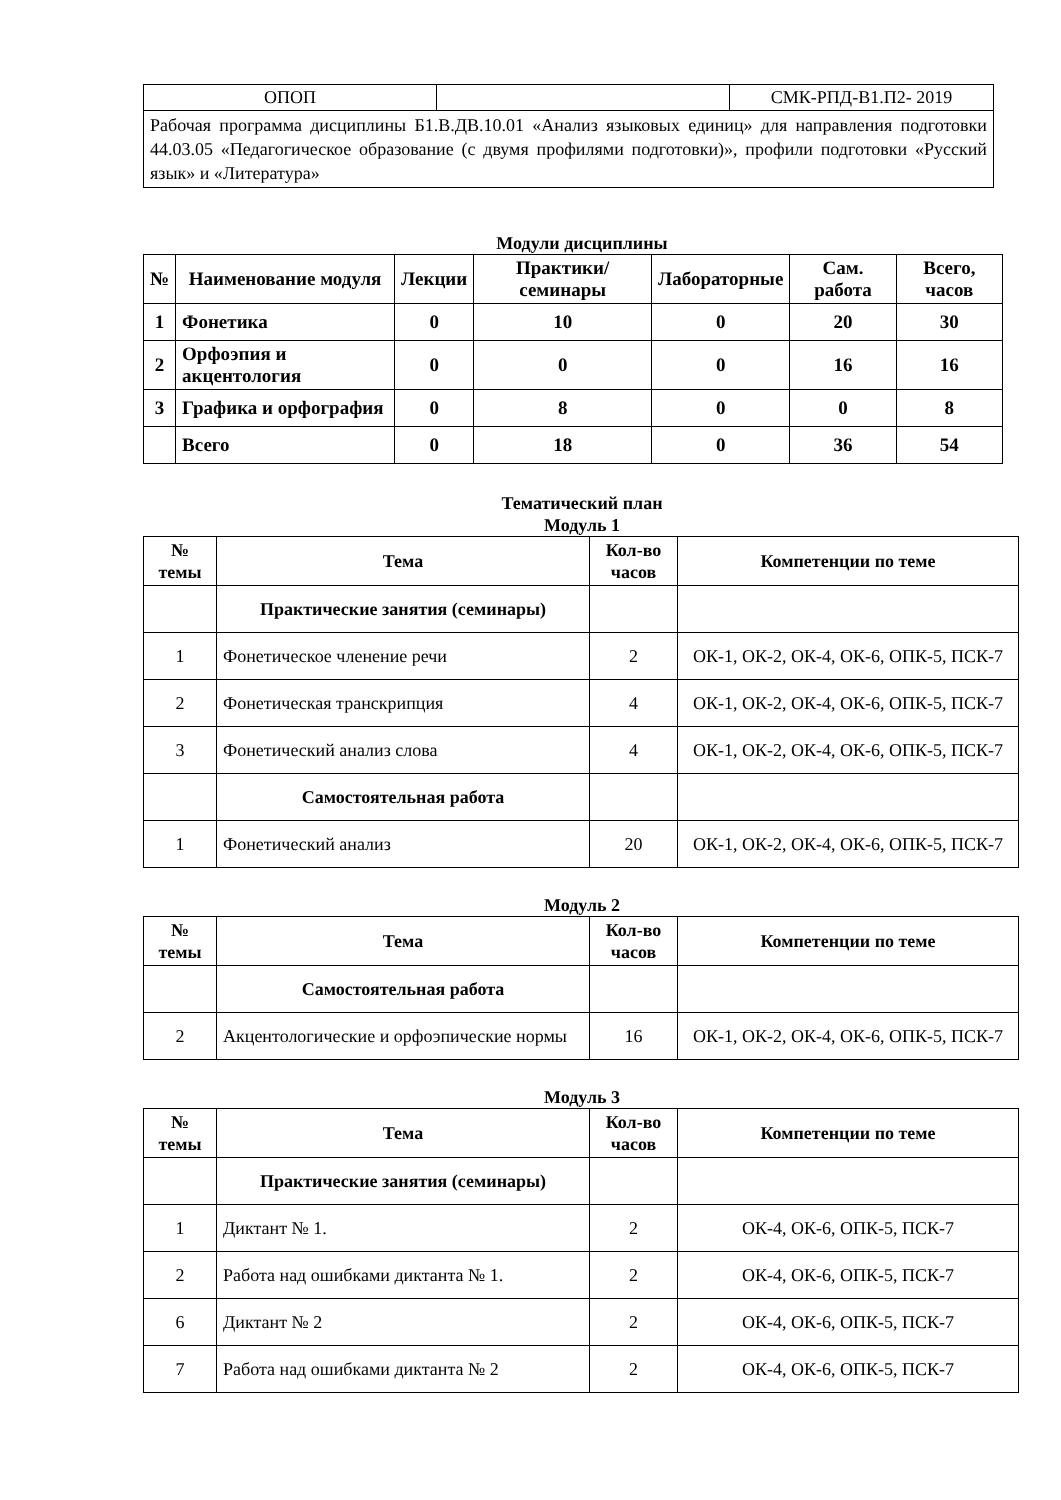| ОПОП | | СМК-РПД-В1.П2- 2019 |
| Рабочая программа дисциплины Б1.В.ДВ.10.01 «Анализ языковых единиц» для направления подготовки 44.03.05 «Педагогическое образование (с двумя профилями подготовки)», профили подготовки «Русский язык» и «Литература» | | |
Модули дисциплины
| № | Наименование модуля | Лекции | Практики/ семинары | Лабораторные | Сам. работа | Всего, часов |
| --- | --- | --- | --- | --- | --- | --- |
| 1 | Фонетика | 0 | 10 | 0 | 20 | 30 |
| 2 | Орфоэпия и акцентология | 0 | 0 | 0 | 16 | 16 |
| 3 | Графика и орфография | 0 | 8 | 0 | 0 | 8 |
| | Всего | 0 | 18 | 0 | 36 | 54 |
Тематический план
Модуль 1
| № темы | Тема | Кол-во часов | Компетенции по теме |
| --- | --- | --- | --- |
| | Практические занятия (семинары) | | |
| 1 | Фонетическое членение речи | 2 | ОК-1, ОК-2, ОК-4, ОК-6, ОПК-5, ПСК-7 |
| 2 | Фонетическая транскрипция | 4 | ОК-1, ОК-2, ОК-4, ОК-6, ОПК-5, ПСК-7 |
| 3 | Фонетический анализ слова | 4 | ОК-1, ОК-2, ОК-4, ОК-6, ОПК-5, ПСК-7 |
| | Самостоятельная работа | | |
| 1 | Фонетический анализ | 20 | ОК-1, ОК-2, ОК-4, ОК-6, ОПК-5, ПСК-7 |
Модуль 2
| № темы | Тема | Кол-во часов | Компетенции по теме |
| --- | --- | --- | --- |
| | Самостоятельная работа | | |
| 2 | Акцентологические и орфоэпические нормы | 16 | ОК-1, ОК-2, ОК-4, ОК-6, ОПК-5, ПСК-7 |
Модуль 3
| № темы | Тема | Кол-во часов | Компетенции по теме |
| --- | --- | --- | --- |
| | Практические занятия (семинары) | | |
| 1 | Диктант № 1. | 2 | ОК-4, ОК-6, ОПК-5, ПСК-7 |
| 2 | Работа над ошибками диктанта № 1. | 2 | ОК-4, ОК-6, ОПК-5, ПСК-7 |
| 6 | Диктант № 2 | 2 | ОК-4, ОК-6, ОПК-5, ПСК-7 |
| 7 | Работа над ошибками диктанта № 2 | 2 | ОК-4, ОК-6, ОПК-5, ПСК-7 |